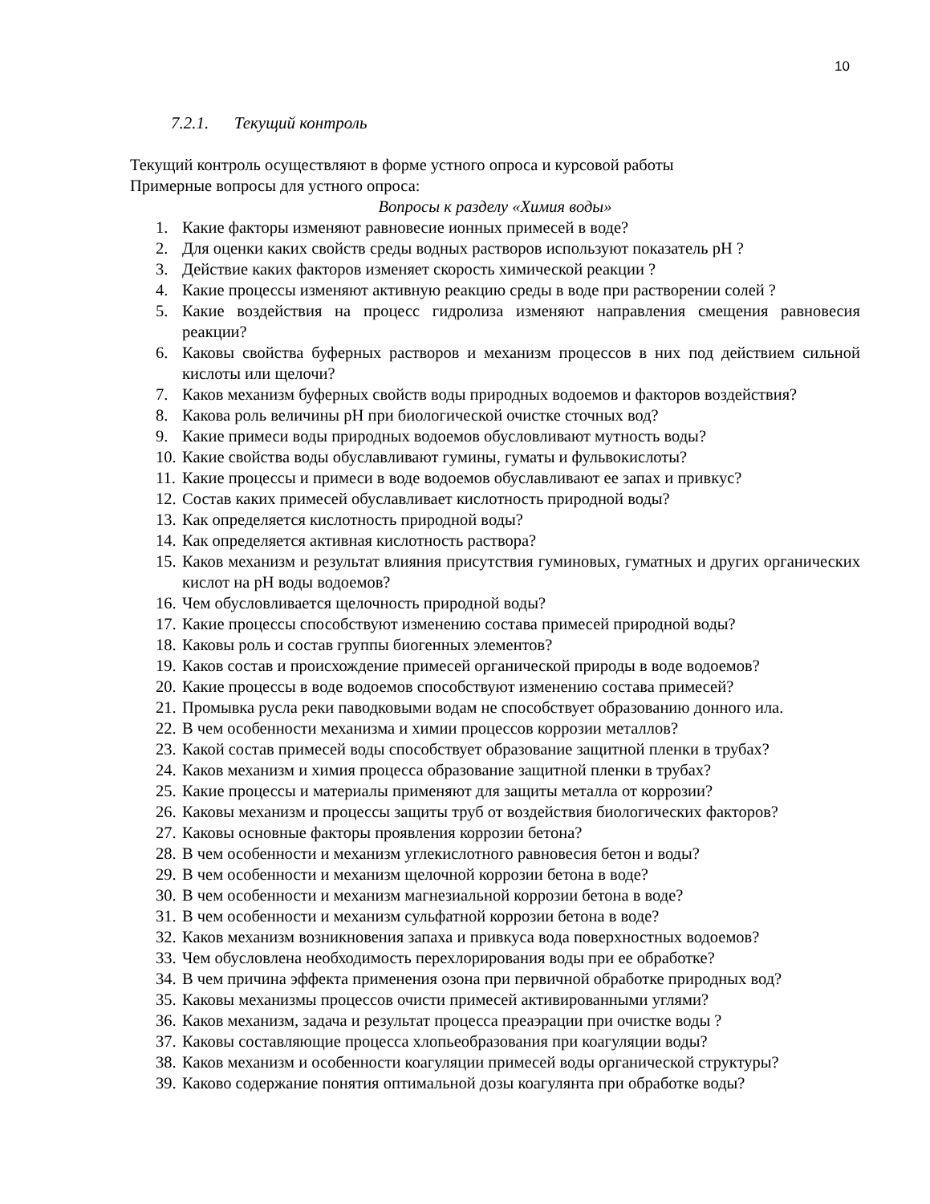10
7.2.1. Текущий контроль
Текущий контроль осуществляют в форме устного опроса и курсовой работы
Примерные вопросы для устного опроса:
Вопросы к разделу «Химия воды»
1. Какие факторы изменяют равновесие ионных примесей в воде?
2. Для оценки каких свойств среды водных растворов используют показатель pH ?
3. Действие каких факторов изменяет скорость химической реакции ?
4. Какие процессы изменяют активную реакцию среды в воде при растворении солей ?
5. Какие воздействия на процесс гидролиза изменяют направления смещения равновесия реакции?
6. Каковы свойства буферных растворов и механизм процессов в них под действием сильной кислоты или щелочи?
7. Каков механизм буферных свойств воды природных водоемов и факторов воздействия?
8. Какова роль величины pH при биологической очистке сточных вод?
9. Какие примеси воды природных водоемов обусловливают мутность воды?
10. Какие свойства воды обуславливают гумины, гуматы и фульвокислоты?
11. Какие процессы и примеси в воде водоемов обуславливают ее запах и привкус?
12. Состав каких примесей обуславливает кислотность природной воды?
13. Как определяется кислотность природной воды?
14. Как определяется активная кислотность раствора?
15. Каков механизм и результат влияния присутствия гуминовых, гуматных и других органических кислот на pH воды водоемов?
16. Чем обусловливается щелочность природной воды?
17. Какие процессы способствуют изменению состава примесей природной воды?
18. Каковы роль и состав группы биогенных элементов?
19. Каков состав и происхождение примесей органической природы в воде водоемов?
20. Какие процессы в воде водоемов способствуют изменению состава примесей?
21. Промывка русла реки паводковыми водам не способствует образованию донного ила.
22. В чем особенности механизма и химии процессов коррозии металлов?
23. Какой состав примесей воды способствует образование защитной пленки в трубах?
24. Каков механизм и химия процесса образование защитной пленки в трубах?
25. Какие процессы и материалы применяют для защиты металла от коррозии?
26. Каковы механизм и процессы защиты труб от воздействия биологических факторов?
27. Каковы основные факторы проявления коррозии бетона?
28. В чем особенности и механизм углекислотного равновесия бетон и воды?
29. В чем особенности и механизм щелочной коррозии бетона в воде?
30. В чем особенности и механизм магнезиальной коррозии бетона в воде?
31. В чем особенности и механизм сульфатной коррозии бетона в воде?
32. Каков механизм возникновения запаха и привкуса вода поверхностных водоемов?
33. Чем обусловлена необходимость перехлорирования воды при ее обработке?
34. В чем причина эффекта применения озона при первичной обработке природных вод?
35. Каковы механизмы процессов очисти примесей активированными углями?
36. Каков механизм, задача и результат процесса преаэрации при очистке воды ?
37. Каковы составляющие процесса хлопьеобразования при коагуляции воды?
38. Каков механизм и особенности коагуляции примесей воды органической структуры?
39. Каково содержание понятия оптимальной дозы коагулянта при обработке воды?